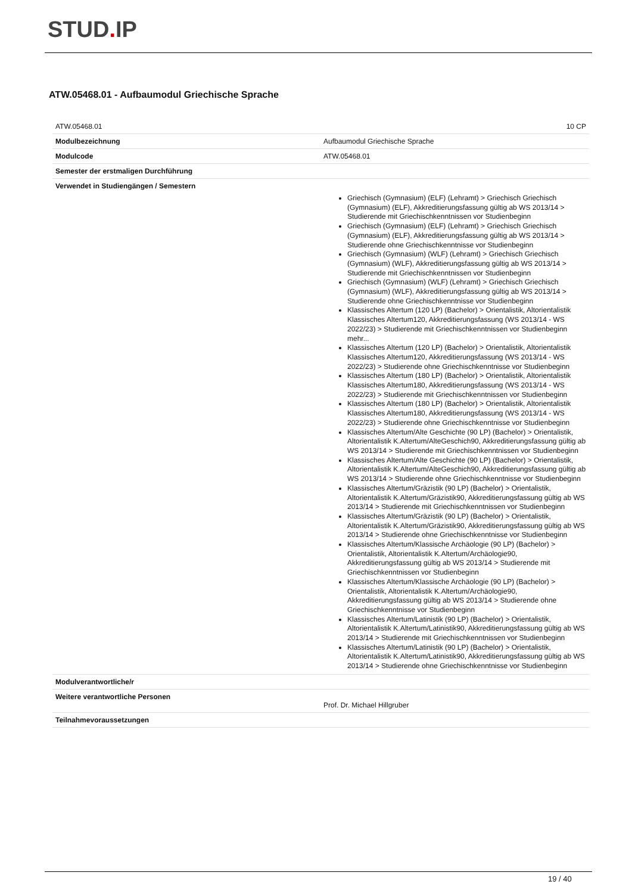STUD. IP
ATW.05468.01 - Aufbaumodul Griechische Sprache
| ATW.05468.01 | 10 CP |
| Modulbezeichnung | Aufbaumodul Griechische Sprache |
| Modulcode | ATW.05468.01 |
| Semester der erstmaligen Durchführung | |
| Verwendet in Studiengängen / Semestern | Griechisch (Gymnasium) (ELF) (Lehramt) > Griechisch Griechisch (Gymnasium) (ELF), Akkreditierungsfassung gültig ab WS 2013/14 > Studierende mit Griechischkenntnissen vor Studienbeginn Griechisch (Gymnasium) (ELF) (Lehramt) > Griechisch Griechisch (Gymnasium) (ELF), Akkreditierungsfassung gültig ab WS 2013/14 > Studierende ohne Griechischkenntnisse vor Studienbeginn Griechisch (Gymnasium) (WLF) (Lehramt) > Griechisch Griechisch (Gymnasium) (WLF), Akkreditierungsfassung gültig ab WS 2013/14 > Studierende mit Griechischkenntnissen vor Studienbeginn Griechisch (Gymnasium) (WLF) (Lehramt) > Griechisch Griechisch (Gymnasium) (WLF), Akkreditierungsfassung gültig ab WS 2013/14 > Studierende ohne Griechischkenntnisse vor Studienbeginn Klassisches Altertum (120 LP) (Bachelor) > Orientalistik, Altorientalistik Klassisches Altertum120, Akkreditierungsfassung (WS 2013/14 - WS 2022/23) > Studierende mit Griechischkenntnissen vor Studienbeginn mehr... Klassisches Altertum (120 LP) (Bachelor) > Orientalistik, Altorientalistik Klassisches Altertum120, Akkreditierungsfassung (WS 2013/14 - WS 2022/23) > Studierende ohne Griechischkenntnisse vor Studienbeginn Klassisches Altertum (180 LP) (Bachelor) > Orientalistik, Altorientalistik Klassisches Altertum180, Akkreditierungsfassung (WS 2013/14 - WS 2022/23) > Studierende mit Griechischkenntnissen vor Studienbeginn Klassisches Altertum (180 LP) (Bachelor) > Orientalistik, Altorientalistik Klassisches Altertum180, Akkreditierungsfassung (WS 2013/14 - WS 2022/23) > Studierende ohne Griechischkenntnisse vor Studienbeginn Klassisches Altertum/Alte Geschichte (90 LP) (Bachelor) > Orientalistik, Altorientalistik K.Altertum/AlteGeschich90, Akkreditierungsfassung gültig ab WS 2013/14 > Studierende mit Griechischkenntnissen vor Studienbeginn Klassisches Altertum/Alte Geschichte (90 LP) (Bachelor) > Orientalistik, Altorientalistik K.Altertum/AlteGeschich90, Akkreditierungsfassung gültig ab WS 2013/14 > Studierende ohne Griechischkenntnisse vor Studienbeginn Klassisches Altertum/Gräzistik (90 LP) (Bachelor) > Orientalistik, Altorientalistik K.Altertum/Gräzistik90, Akkreditierungsfassung gültig ab WS 2013/14 > Studierende mit Griechischkenntnissen vor Studienbeginn Klassisches Altertum/Gräzistik (90 LP) (Bachelor) > Orientalistik, Altorientalistik K.Altertum/Gräzistik90, Akkreditierungsfassung gültig ab WS 2013/14 > Studierende ohne Griechischkenntnisse vor Studienbeginn Klassisches Altertum/Klassische Archäologie (90 LP) (Bachelor) > Orientalistik, Altorientalistik K.Altertum/Archäologie90, Akkreditierungsfassung gültig ab WS 2013/14 > Studierende mit Griechischkenntnissen vor Studienbeginn Klassisches Altertum/Klassische Archäologie (90 LP) (Bachelor) > Orientalistik, Altorientalistik K.Altertum/Archäologie90, Akkreditierungsfassung gültig ab WS 2013/14 > Studierende ohne Griechischkenntnisse vor Studienbeginn Klassisches Altertum/Latinistik (90 LP) (Bachelor) > Orientalistik, Altorientalistik K.Altertum/Latinistik90, Akkreditierungsfassung gültig ab WS 2013/14 > Studierende mit Griechischkenntnissen vor Studienbeginn Klassisches Altertum/Latinistik (90 LP) (Bachelor) > Orientalistik, Altorientalistik K.Altertum/Latinistik90, Akkreditierungsfassung gültig ab WS 2013/14 > Studierende ohne Griechischkenntnisse vor Studienbeginn |
| Modulverantwortliche/r | |
| Weitere verantwortliche Personen | Prof. Dr. Michael Hillgruber |
| Teilnahmevoraussetzungen | |
19 / 40